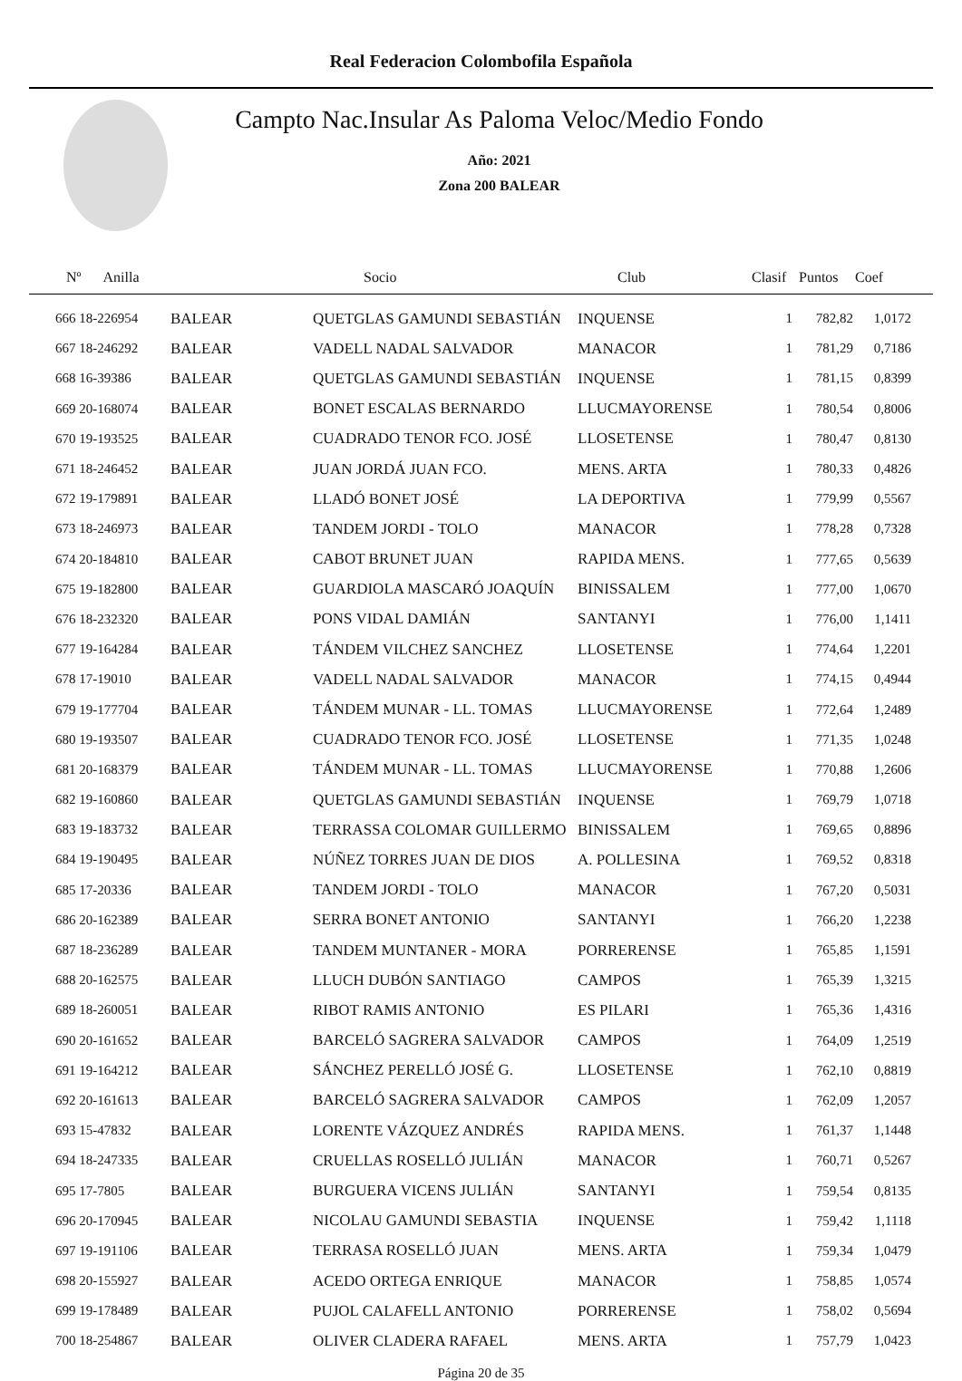Real Federacion Colombofila Española
Campto Nac.Insular As Paloma Veloc/Medio Fondo
Año: 2021
Zona 200 BALEAR
| Nº Anilla | | Socio | Club | Clasif | Puntos | Coef |
| --- | --- | --- | --- | --- | --- | --- |
| 666 18-226954 | BALEAR | QUETGLAS GAMUNDI SEBASTIÁN | INQUENSE | 1 | 782,82 | 1,0172 |
| 667 18-246292 | BALEAR | VADELL NADAL SALVADOR | MANACOR | 1 | 781,29 | 0,7186 |
| 668 16-39386 | BALEAR | QUETGLAS GAMUNDI SEBASTIÁN | INQUENSE | 1 | 781,15 | 0,8399 |
| 669 20-168074 | BALEAR | BONET ESCALAS BERNARDO | LLUCMAYORENSE | 1 | 780,54 | 0,8006 |
| 670 19-193525 | BALEAR | CUADRADO TENOR FCO. JOSÉ | LLOSETENSE | 1 | 780,47 | 0,8130 |
| 671 18-246452 | BALEAR | JUAN JORDÁ JUAN FCO. | MENS. ARTA | 1 | 780,33 | 0,4826 |
| 672 19-179891 | BALEAR | LLADÓ BONET JOSÉ | LA DEPORTIVA | 1 | 779,99 | 0,5567 |
| 673 18-246973 | BALEAR | TANDEM JORDI - TOLO | MANACOR | 1 | 778,28 | 0,7328 |
| 674 20-184810 | BALEAR | CABOT BRUNET JUAN | RAPIDA MENS. | 1 | 777,65 | 0,5639 |
| 675 19-182800 | BALEAR | GUARDIOLA MASCARÓ JOAQUÍN | BINISSALEM | 1 | 777,00 | 1,0670 |
| 676 18-232320 | BALEAR | PONS VIDAL DAMIÁN | SANTANYI | 1 | 776,00 | 1,1411 |
| 677 19-164284 | BALEAR | TÁNDEM VILCHEZ SANCHEZ | LLOSETENSE | 1 | 774,64 | 1,2201 |
| 678 17-19010 | BALEAR | VADELL NADAL SALVADOR | MANACOR | 1 | 774,15 | 0,4944 |
| 679 19-177704 | BALEAR | TÁNDEM MUNAR - LL. TOMAS | LLUCMAYORENSE | 1 | 772,64 | 1,2489 |
| 680 19-193507 | BALEAR | CUADRADO TENOR FCO. JOSÉ | LLOSETENSE | 1 | 771,35 | 1,0248 |
| 681 20-168379 | BALEAR | TÁNDEM MUNAR - LL. TOMAS | LLUCMAYORENSE | 1 | 770,88 | 1,2606 |
| 682 19-160860 | BALEAR | QUETGLAS GAMUNDI SEBASTIÁN | INQUENSE | 1 | 769,79 | 1,0718 |
| 683 19-183732 | BALEAR | TERRASSA COLOMAR GUILLERMO | BINISSALEM | 1 | 769,65 | 0,8896 |
| 684 19-190495 | BALEAR | NÚÑEZ TORRES JUAN DE DIOS | A. POLLESINA | 1 | 769,52 | 0,8318 |
| 685 17-20336 | BALEAR | TANDEM JORDI - TOLO | MANACOR | 1 | 767,20 | 0,5031 |
| 686 20-162389 | BALEAR | SERRA BONET ANTONIO | SANTANYI | 1 | 766,20 | 1,2238 |
| 687 18-236289 | BALEAR | TANDEM MUNTANER - MORA | PORRERENSE | 1 | 765,85 | 1,1591 |
| 688 20-162575 | BALEAR | LLUCH DUBÓN SANTIAGO | CAMPOS | 1 | 765,39 | 1,3215 |
| 689 18-260051 | BALEAR | RIBOT RAMIS ANTONIO | ES PILARI | 1 | 765,36 | 1,4316 |
| 690 20-161652 | BALEAR | BARCELÓ SAGRERA SALVADOR | CAMPOS | 1 | 764,09 | 1,2519 |
| 691 19-164212 | BALEAR | SÁNCHEZ PERELLÓ JOSÉ G. | LLOSETENSE | 1 | 762,10 | 0,8819 |
| 692 20-161613 | BALEAR | BARCELÓ SAGRERA SALVADOR | CAMPOS | 1 | 762,09 | 1,2057 |
| 693 15-47832 | BALEAR | LORENTE VÁZQUEZ ANDRÉS | RAPIDA MENS. | 1 | 761,37 | 1,1448 |
| 694 18-247335 | BALEAR | CRUELLAS ROSELLÓ JULIÁN | MANACOR | 1 | 760,71 | 0,5267 |
| 695 17-7805 | BALEAR | BURGUERA VICENS JULIÁN | SANTANYI | 1 | 759,54 | 0,8135 |
| 696 20-170945 | BALEAR | NICOLAU GAMUNDI SEBASTIA | INQUENSE | 1 | 759,42 | 1,1118 |
| 697 19-191106 | BALEAR | TERRASA ROSELLÓ JUAN | MENS. ARTA | 1 | 759,34 | 1,0479 |
| 698 20-155927 | BALEAR | ACEDO ORTEGA ENRIQUE | MANACOR | 1 | 758,85 | 1,0574 |
| 699 19-178489 | BALEAR | PUJOL CALAFELL ANTONIO | PORRERENSE | 1 | 758,02 | 0,5694 |
| 700 18-254867 | BALEAR | OLIVER CLADERA RAFAEL | MENS. ARTA | 1 | 757,79 | 1,0423 |
Página 20 de 35